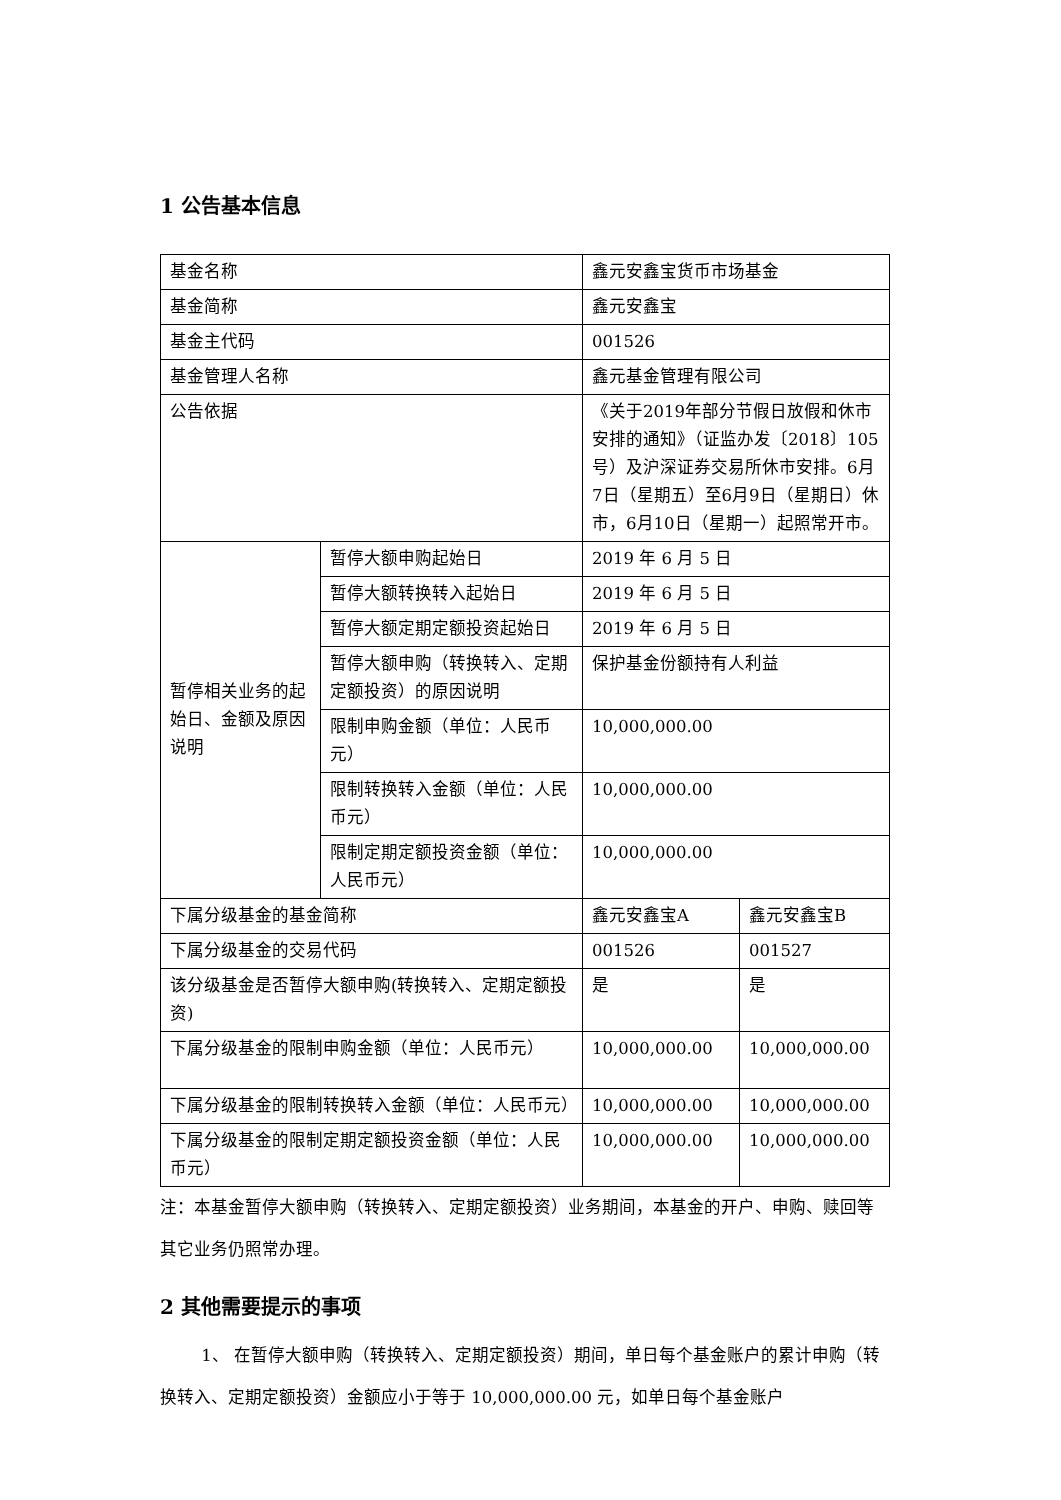1 公告基本信息
| 基金名称 | | 鑫元安鑫宝货币市场基金 | |
| 基金简称 | | 鑫元安鑫宝 | |
| 基金主代码 | | 001526 | |
| 基金管理人名称 | | 鑫元基金管理有限公司 | |
| 公告依据 | | 《关于2019年部分节假日放假和休市安排的通知》（证监办发〔2018〕105号）及沪深证券交易所休市安排。6月7日（星期五）至6月9日（星期日）休市，6月10日（星期一）起照常开市。 | |
| 暂停相关业务的起始日、金额及原因说明 | 暂停大额申购起始日 | 2019 年 6 月 5 日 | |
| | 暂停大额转换转入起始日 | 2019 年 6 月 5 日 | |
| | 暂停大额定期定额投资起始日 | 2019 年 6 月 5 日 | |
| | 暂停大额申购（转换转入、定期定额投资）的原因说明 | 保护基金份额持有人利益 | |
| | 限制申购金额（单位：人民币元） | 10,000,000.00 | |
| | 限制转换转入金额（单位：人民币元） | 10,000,000.00 | |
| | 限制定期定额投资金额（单位：人民币元） | 10,000,000.00 | |
| 下属分级基金的基金简称 | | 鑫元安鑫宝A | 鑫元安鑫宝B |
| 下属分级基金的交易代码 | | 001526 | 001527 |
| 该分级基金是否暂停大额申购(转换转入、定期定额投资) | | 是 | 是 |
| 下属分级基金的限制申购金额（单位：人民币元） | | 10,000,000.00 | 10,000,000.00 |
| 下属分级基金的限制转换转入金额（单位：人民币元） | | 10,000,000.00 | 10,000,000.00 |
| 下属分级基金的限制定期定额投资金额（单位：人民币元） | | 10,000,000.00 | 10,000,000.00 |
注：本基金暂停大额申购（转换转入、定期定额投资）业务期间，本基金的开户、申购、赎回等其它业务仍照常办理。
2 其他需要提示的事项
1、 在暂停大额申购（转换转入、定期定额投资）期间，单日每个基金账户的累计申购（转换转入、定期定额投资）金额应小于等于 10,000,000.00 元，如单日每个基金账户